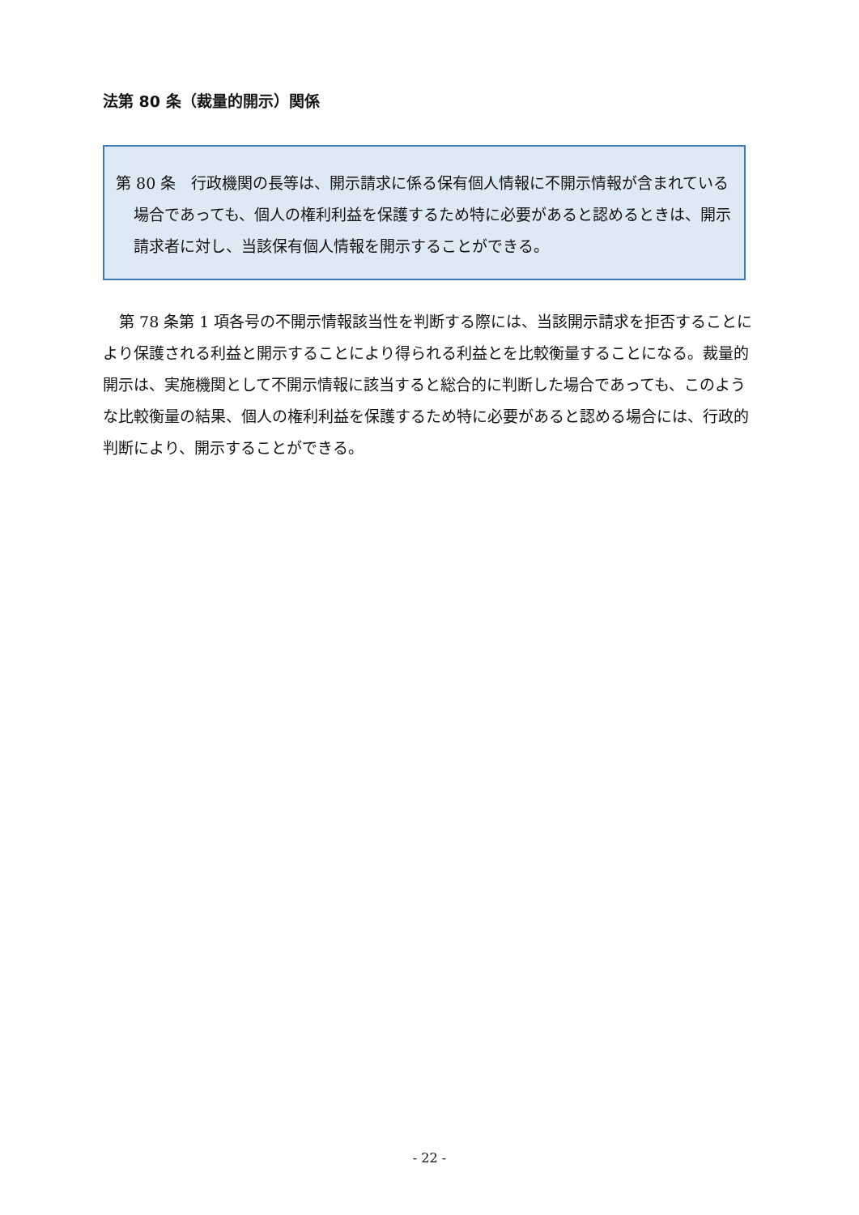法第 80 条（裁量的開示）関係
第 80 条　行政機関の長等は、開示請求に係る保有個人情報に不開示情報が含まれている場合であっても、個人の権利利益を保護するため特に必要があると認めるときは、開示請求者に対し、当該保有個人情報を開示することができる。
第 78 条第 1 項各号の不開示情報該当性を判断する際には、当該開示請求を拒否することにより保護される利益と開示することにより得られる利益とを比較衡量することになる。裁量的開示は、実施機関として不開示情報に該当すると総合的に判断した場合であっても、このような比較衡量の結果、個人の権利利益を保護するため特に必要があると認める場合には、行政的判断により、開示することができる。
- 22 -